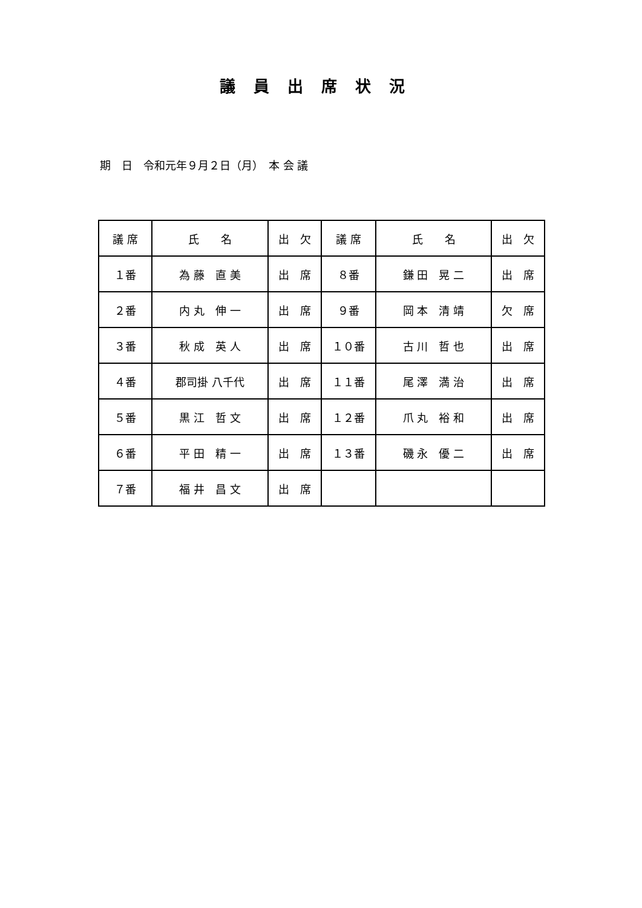議員出席状況
期　日　令和元年９月２日（月）　本 会 議
| 議 席 | 氏 名 | 出 欠 | 議 席 | 氏 名 | 出 欠 |
| １番 | 為 藤 直 美 | 出 席 | ８番 | 鎌 田 晃 二 | 出 席 |
| ２番 | 内 丸 伸 一 | 出 席 | ９番 | 岡 本 清 靖 | 欠 席 |
| ３番 | 秋 成 英 人 | 出 席 | １０番 | 古 川 哲 也 | 出 席 |
| ４番 | 郡司掛 八千代 | 出 席 | １１番 | 尾 澤 満 治 | 出 席 |
| ５番 | 黒 江 哲 文 | 出 席 | １２番 | 爪 丸 裕 和 | 出 席 |
| ６番 | 平 田 精 一 | 出 席 | １３番 | 磯 永 優 二 | 出 席 |
| ７番 | 福 井 昌 文 | 出 席 | | | |